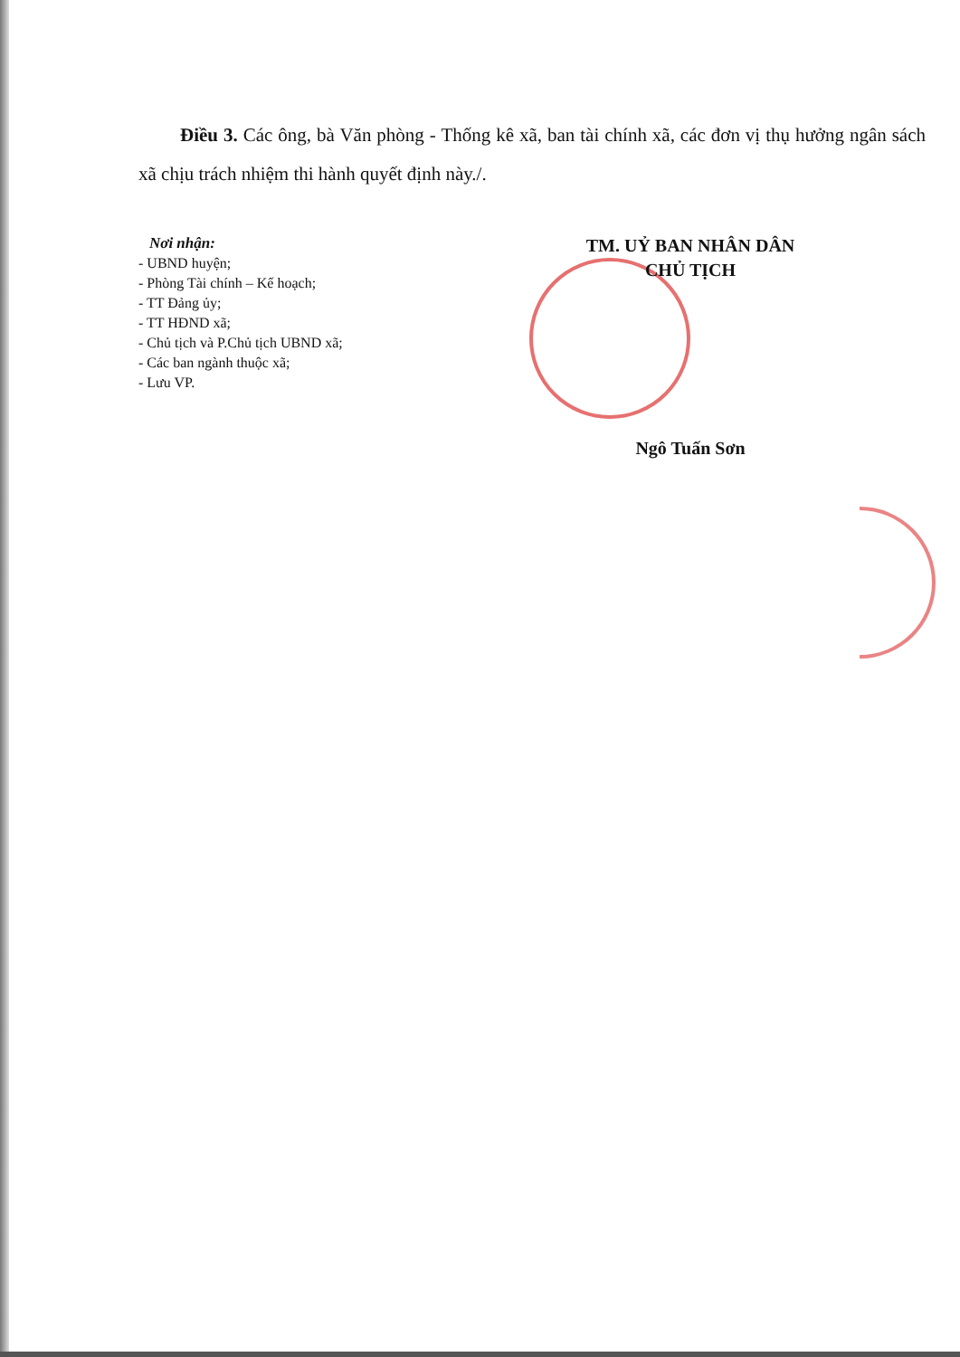Điều 3. Các ông, bà Văn phòng - Thống kê xã, ban tài chính xã, các đơn vị thụ hưởng ngân sách xã chịu trách nhiệm thi hành quyết định này./.
Nơi nhận:
- UBND huyện;
- Phòng Tài chính – Kế hoạch;
- TT Đảng ủy;
- TT HĐND xã;
- Chủ tịch và P.Chủ tịch UBND xã;
- Các ban ngành thuộc xã;
- Lưu VP.
TM. UỶ BAN NHÂN DÂN
CHỦ TỊCH
Ngô Tuấn Sơn